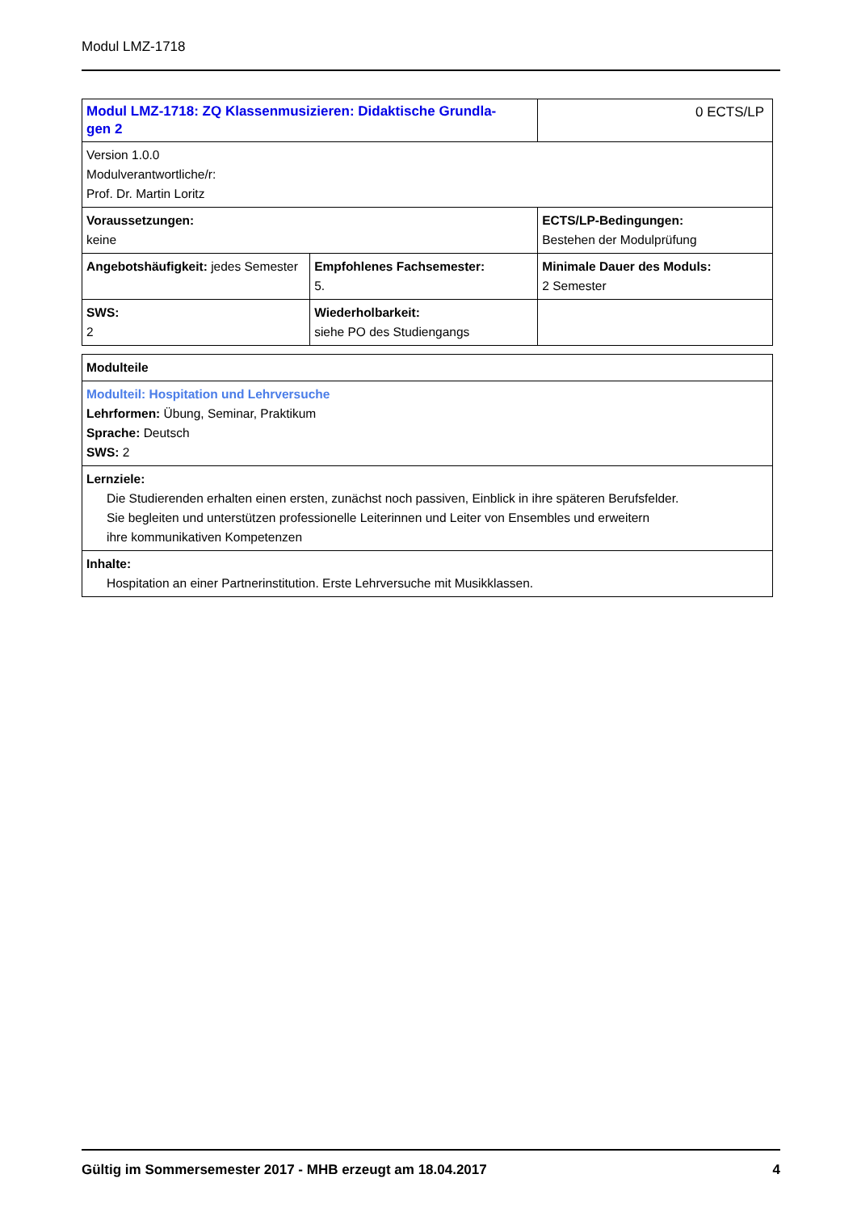Modul LMZ-1718
| Modul LMZ-1718: ZQ Klassenmusizieren: Didaktische Grundla- gen 2 | | 0 ECTS/LP |
| Version 1.0.0 Modulverantwortliche/r: Prof. Dr. Martin Loritz | | |
| Voraussetzungen: keine | | ECTS/LP-Bedingungen: Bestehen der Modulprüfung |
| Angebotshäufigkeit: jedes Semester | Empfohlenes Fachsemester: 5. | Minimale Dauer des Moduls: 2 Semester |
| SWS: 2 | Wiederholbarkeit: siehe PO des Studiengangs | |
| Modulteile |
| Modulteil: Hospitation und Lehrversuche Lehrformen: Übung, Seminar, Praktikum Sprache: Deutsch SWS: 2 |
| Lernziele: Die Studierenden erhalten einen ersten, zunächst noch passiven, Einblick in ihre späteren Berufsfelder. Sie begleiten und unterstützen professionelle Leiterinnen und Leiter von Ensembles und erweitern ihre kommunikativen Kompetenzen |
| Inhalte: Hospitation an einer Partnerinstitution. Erste Lehrversuche mit Musikklassen. |
Gültig im Sommersemester 2017 - MHB erzeugt am 18.04.2017 4